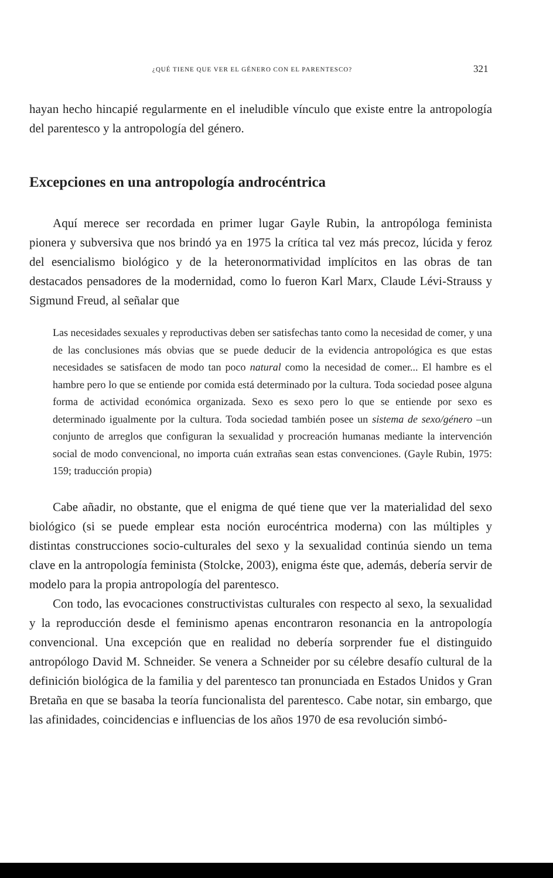¿QUÉ TIENE QUE VER EL GÉNERO CON EL PARENTESCO? 321
hayan hecho hincapié regularmente en el ineludible vínculo que existe entre la antropología del parentesco y la antropología del género.
Excepciones en una antropología androcéntrica
Aquí merece ser recordada en primer lugar Gayle Rubin, la antropóloga feminista pionera y subversiva que nos brindó ya en 1975 la crítica tal vez más precoz, lúcida y feroz del esencialismo biológico y de la heteronormatividad implícitos en las obras de tan destacados pensadores de la modernidad, como lo fueron Karl Marx, Claude Lévi-Strauss y Sigmund Freud, al señalar que
Las necesidades sexuales y reproductivas deben ser satisfechas tanto como la necesidad de comer, y una de las conclusiones más obvias que se puede deducir de la evidencia antropológica es que estas necesidades se satisfacen de modo tan poco natural como la necesidad de comer... El hambre es el hambre pero lo que se entiende por comida está determinado por la cultura. Toda sociedad posee alguna forma de actividad económica organizada. Sexo es sexo pero lo que se entiende por sexo es determinado igualmente por la cultura. Toda sociedad también posee un sistema de sexo/género –un conjunto de arreglos que configuran la sexualidad y procreación humanas mediante la intervención social de modo convencional, no importa cuán extrañas sean estas convenciones. (Gayle Rubin, 1975: 159; traducción propia)
Cabe añadir, no obstante, que el enigma de qué tiene que ver la materialidad del sexo biológico (si se puede emplear esta noción eurocéntrica moderna) con las múltiples y distintas construcciones socio-culturales del sexo y la sexualidad continúa siendo un tema clave en la antropología feminista (Stolcke, 2003), enigma éste que, además, debería servir de modelo para la propia antropología del parentesco.
Con todo, las evocaciones constructivistas culturales con respecto al sexo, la sexualidad y la reproducción desde el feminismo apenas encontraron resonancia en la antropología convencional. Una excepción que en realidad no debería sorprender fue el distinguido antropólogo David M. Schneider. Se venera a Schneider por su célebre desafío cultural de la definición biológica de la familia y del parentesco tan pronunciada en Estados Unidos y Gran Bretaña en que se basaba la teoría funcionalista del parentesco. Cabe notar, sin embargo, que las afinidades, coincidencias e influencias de los años 1970 de esa revolución simbó-